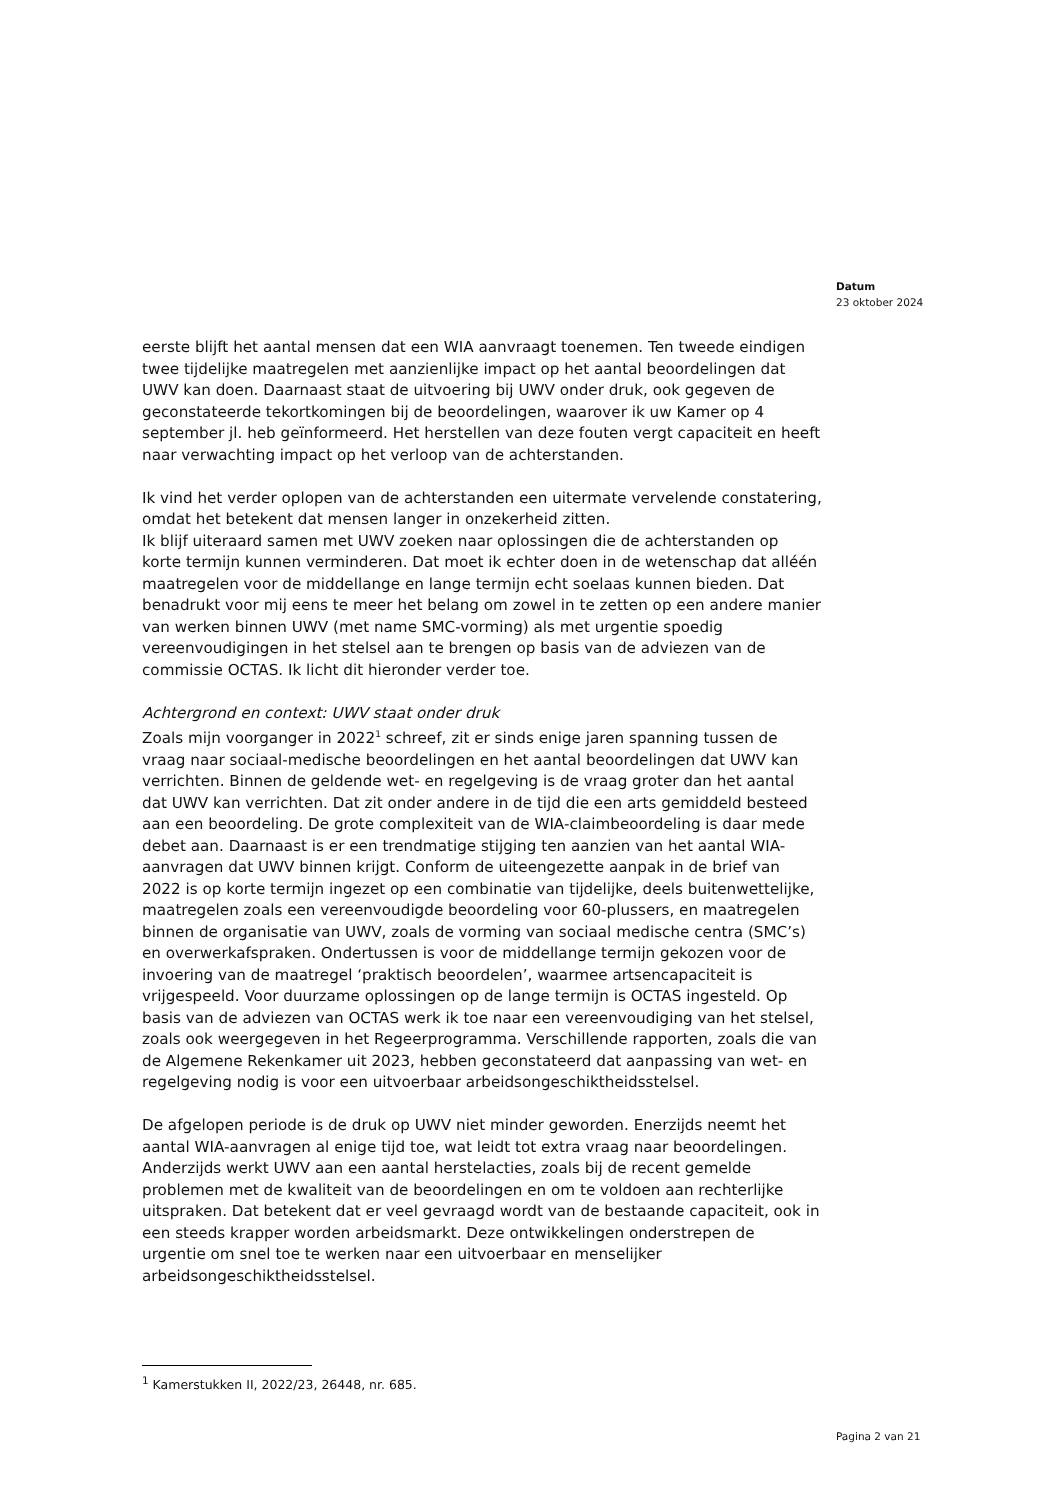Datum
23 oktober 2024
eerste blijft het aantal mensen dat een WIA aanvraagt toenemen. Ten tweede eindigen twee tijdelijke maatregelen met aanzienlijke impact op het aantal beoordelingen dat UWV kan doen. Daarnaast staat de uitvoering bij UWV onder druk, ook gegeven de geconstateerde tekortkomingen bij de beoordelingen, waarover ik uw Kamer op 4 september jl. heb geïnformeerd. Het herstellen van deze fouten vergt capaciteit en heeft naar verwachting impact op het verloop van de achterstanden.
Ik vind het verder oplopen van de achterstanden een uitermate vervelende constatering, omdat het betekent dat mensen langer in onzekerheid zitten.
Ik blijf uiteraard samen met UWV zoeken naar oplossingen die de achterstanden op korte termijn kunnen verminderen. Dat moet ik echter doen in de wetenschap dat alléén maatregelen voor de middellange en lange termijn echt soelaas kunnen bieden. Dat benadrukt voor mij eens te meer het belang om zowel in te zetten op een andere manier van werken binnen UWV (met name SMC-vorming) als met urgentie spoedig vereenvoudigingen in het stelsel aan te brengen op basis van de adviezen van de commissie OCTAS. Ik licht dit hieronder verder toe.
Achtergrond en context: UWV staat onder druk
Zoals mijn voorganger in 2022<sup>1</sup> schreef, zit er sinds enige jaren spanning tussen de vraag naar sociaal-medische beoordelingen en het aantal beoordelingen dat UWV kan verrichten. Binnen de geldende wet- en regelgeving is de vraag groter dan het aantal dat UWV kan verrichten. Dat zit onder andere in de tijd die een arts gemiddeld besteed aan een beoordeling. De grote complexiteit van de WIA-claimbeoordeling is daar mede debet aan. Daarnaast is er een trendmatige stijging ten aanzien van het aantal WIA-aanvragen dat UWV binnen krijgt. Conform de uiteengezette aanpak in de brief van 2022 is op korte termijn ingezet op een combinatie van tijdelijke, deels buitenwettelijke, maatregelen zoals een vereenvoudigde beoordeling voor 60-plussers, en maatregelen binnen de organisatie van UWV, zoals de vorming van sociaal medische centra (SMC’s) en overwerkafspraken. Ondertussen is voor de middellange termijn gekozen voor de invoering van de maatregel ‘praktisch beoordelen’, waarmee artsencapaciteit is vrijgespeeld. Voor duurzame oplossingen op de lange termijn is OCTAS ingesteld. Op basis van de adviezen van OCTAS werk ik toe naar een vereenvoudiging van het stelsel, zoals ook weergegeven in het Regeerprogramma. Verschillende rapporten, zoals die van de Algemene Rekenkamer uit 2023, hebben geconstateerd dat aanpassing van wet- en regelgeving nodig is voor een uitvoerbaar arbeidsongeschiktheidsstelsel.
De afgelopen periode is de druk op UWV niet minder geworden. Enerzijds neemt het aantal WIA-aanvragen al enige tijd toe, wat leidt tot extra vraag naar beoordelingen. Anderzijds werkt UWV aan een aantal herstelacties, zoals bij de recent gemelde problemen met de kwaliteit van de beoordelingen en om te voldoen aan rechterlijke uitspraken. Dat betekent dat er veel gevraagd wordt van de bestaande capaciteit, ook in een steeds krapper worden arbeidsmarkt. Deze ontwikkelingen onderstrepen de urgentie om snel toe te werken naar een uitvoerbaar en menselijker arbeidsongeschiktheidsstelsel.
<sup>1</sup> Kamerstukken II, 2022/23, 26448, nr. 685.
Pagina 2 van 21